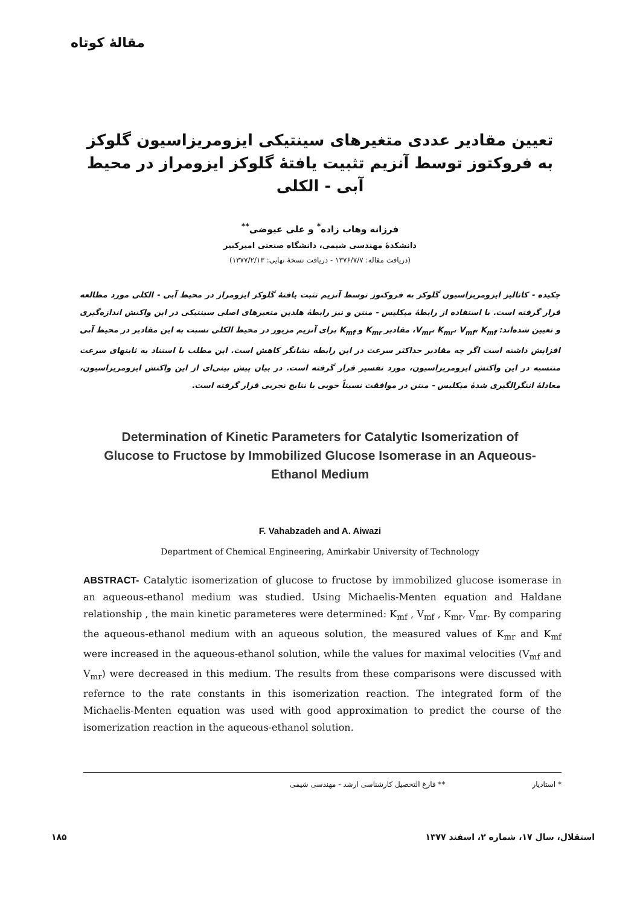مقالهٔ کوتاه
تعیین مقادیر عددی متغیرهای سینتیکی ایزومریزاسیون گلوکز به فروکتوز توسط آنزیم تثبیت یافتهٔ گلوکز ایزومراز در محیط آبی - الکلی
فرزانه وهاب زاده<sup>*</sup> و علی عیوضی<sup>**</sup>
دانشکدهٔ مهندسی شیمی، دانشگاه صنعتی امیرکبیر
(دریافت مقاله: ۱۳۷۶/۷/۷ - دریافت نسخهٔ نهایی: ۱۳۷۷/۲/۱۳)
چکیده - کاتالیز ایزومریزاسیون گلوکز به فروکتوز توسط آنزیم تثبت یافتهٔ گلوکز ایزومراز در محیط آبی - الکلی مورد مطالعه قرار گرفته است. با استفاده از رابطهٔ میکلیس - منتن و نیز رابطهٔ هلدین متغیرهای اصلی سینتیکی در این واکنش اندازه‌گیری و تعیین شده‌اند: V<sub>mr</sub>، K<sub>mr</sub>، V<sub>mf</sub>، K<sub>mf</sub>، مقادیر K<sub>mr</sub> و K<sub>mf</sub> برای آنزیم مزبور در محیط الکلی نسبت به این مقادیر در محیط آبی افزایش داشته است اگر چه مقادیر حداکثر سرعت در این رابطه نشانگر کاهش است. این مطلب با استناد به ثابتهای سرعت منتسبه در این واکنش ایزومریزاسیون، مورد تفسیر قرار گرفته است. در بیان پیش بینی‌ای از این واکنش ایزومریزاسیون، معادلهٔ انتگرالگیری شدهٔ میکلیس - منتن در موافقت نسبتاً خوبی با نتایج تجربی قرار گرفته است.
Determination of Kinetic Parameters for Catalytic Isomerization of Glucose to Fructose by Immobilized Glucose Isomerase in an Aqueous-Ethanol Medium
F. Vahabzadeh and A. Aiwazi
Department of Chemical Engineering, Amirkabir University of Technology
ABSTRACT- Catalytic isomerization of glucose to fructose by immobilized glucose isomerase in an aqueous-ethanol medium was studied. Using Michaelis-Menten equation and Haldane relationship , the main kinetic parameteres were determined: K<sub>mf</sub> , V<sub>mf</sub> , K<sub>mr</sub>, V<sub>mr</sub>. By comparing the aqueous-ethanol medium with an aqueous solution, the measured values of K<sub>mr</sub> and K<sub>mf</sub> were increased in the aqueous-ethanol solution, while the values for maximal velocities (V<sub>mf</sub> and V<sub>mr</sub>) were decreased in this medium. The results from these comparisons were discussed with refernce to the rate constants in this isomerization reaction. The integrated form of the Michaelis-Menten equation was used with good approximation to predict the course of the isomerization reaction in the aqueous-ethanol solution.
* استادیار ** فارغ التحصیل کارشناسی ارشد - مهندسی شیمی
استقلال، سال ۱۷، شماره ۲، اسفند ۱۳۷۷ ۱۸۵